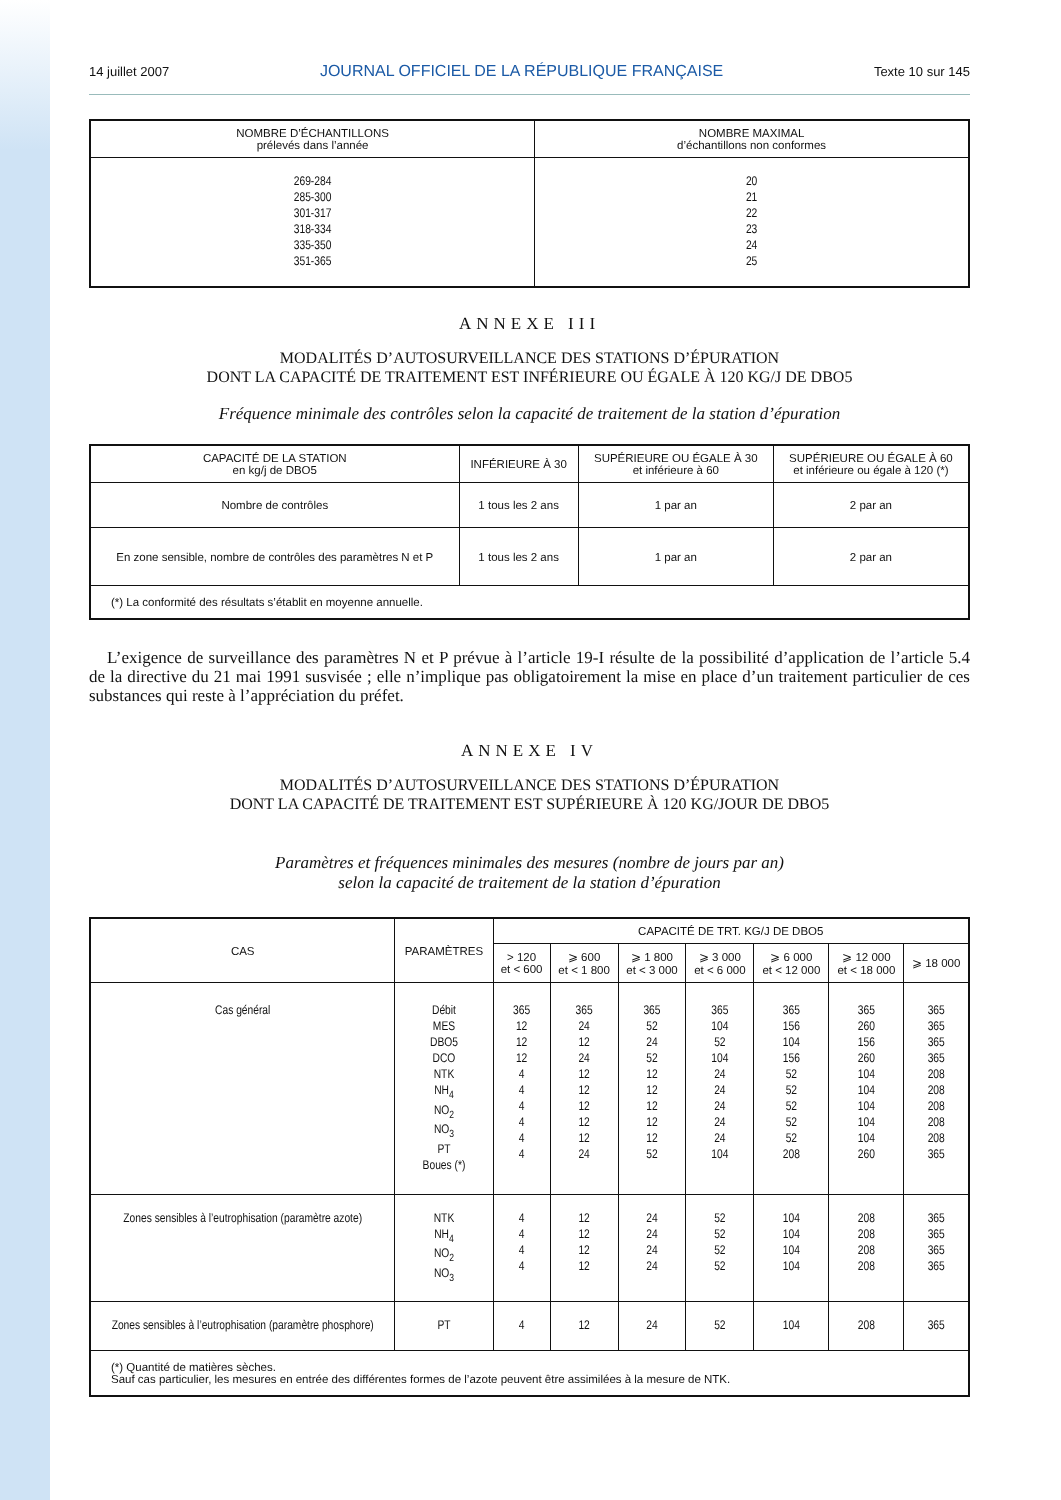14 juillet 2007 JOURNAL OFFICIEL DE LA RÉPUBLIQUE FRANÇAISE Texte 10 sur 145
| NOMBRE D’ÉCHANTILLONS prélevés dans l’année | NOMBRE MAXIMAL d’échantillons non conformes |
| --- | --- |
| 269-284 285-300 301-317 318-334 335-350 351-365 | 20 21 22 23 24 25 |
ANNEXE III
MODALITÉS D’AUTOSURVEILLANCE DES STATIONS D’ÉPURATION
DONT LA CAPACITÉ DE TRAITEMENT EST INFÉRIEURE OU ÉGALE À 120 KG/J DE DBO5
Fréquence minimale des contrôles selon la capacité de traitement de la station d’épuration
| CAPACITÉ DE LA STATION en kg/j de DBO5 | INFÉRIEURE À 30 | SUPÉRIEURE OU ÉGALE À 30 et inférieure à 60 | SUPÉRIEURE OU ÉGALE À 60 et inférieure ou égale à 120 (*) |
| --- | --- | --- | --- |
| Nombre de contrôles | 1 tous les 2 ans | 1 par an | 2 par an |
| En zone sensible, nombre de contrôles des paramètres N et P | 1 tous les 2 ans | 1 par an | 2 par an |
| (*) La conformité des résultats s’établit en moyenne annuelle. | | | |
L’exigence de surveillance des paramètres N et P prévue à l’article 19-I résulte de la possibilité d’application de l’article 5.4 de la directive du 21 mai 1991 susvisée ; elle n’implique pas obligatoirement la mise en place d’un traitement particulier de ces substances qui reste à l’appréciation du préfet.
ANNEXE IV
MODALITÉS D’AUTOSURVEILLANCE DES STATIONS D’ÉPURATION
DONT LA CAPACITÉ DE TRAITEMENT EST SUPÉRIEURE À 120 KG/JOUR DE DBO5
Paramètres et fréquences minimales des mesures (nombre de jours par an)
selon la capacité de traitement de la station d’épuration
| CAS | PARAMÈTRES | CAPACITÉ DE TRT. KG/J DE DBO5 | | | | | | |
| --- | --- | --- | --- | --- | --- | --- | --- | --- |
| | | > 120 et < 600 | ⩾ 600 et < 1 800 | ⩾ 1 800 et < 3 000 | ⩾ 3 000 et < 6 000 | ⩾ 6 000 et < 12 000 | ⩾ 12 000 et < 18 000 | ⩾ 18 000 |
| Cas général | Débit MES DBO5 DCO NTK NH<sub>4</sub> NO<sub>2</sub> NO<sub>3</sub> PT Boues (*) | 365 12 12 12 4 4 4 4 4 4 | 365 24 12 24 12 12 12 12 12 24 | 365 52 24 52 12 12 12 12 12 52 | 365 104 52 104 24 24 24 24 24 104 | 365 156 104 156 52 52 52 52 52 208 | 365 260 156 260 104 104 104 104 104 260 | 365 365 365 365 208 208 208 208 208 365 |
| Zones sensibles à l’eutrophisation (paramètre azote) | NTK NH<sub>4</sub> NO<sub>2</sub> NO<sub>3</sub> | 4 4 4 4 | 12 12 12 12 | 24 24 24 24 | 52 52 52 52 | 104 104 104 104 | 208 208 208 208 | 365 365 365 365 |
| Zones sensibles à l’eutrophisation (paramètre phosphore) | PT | 4 | 12 | 24 | 52 | 104 | 208 | 365 |
| (*) Quantité de matières sèches. Sauf cas particulier, les mesures en entrée des différentes formes de l’azote peuvent être assimilées à la mesure de NTK. | | | | | | | | |